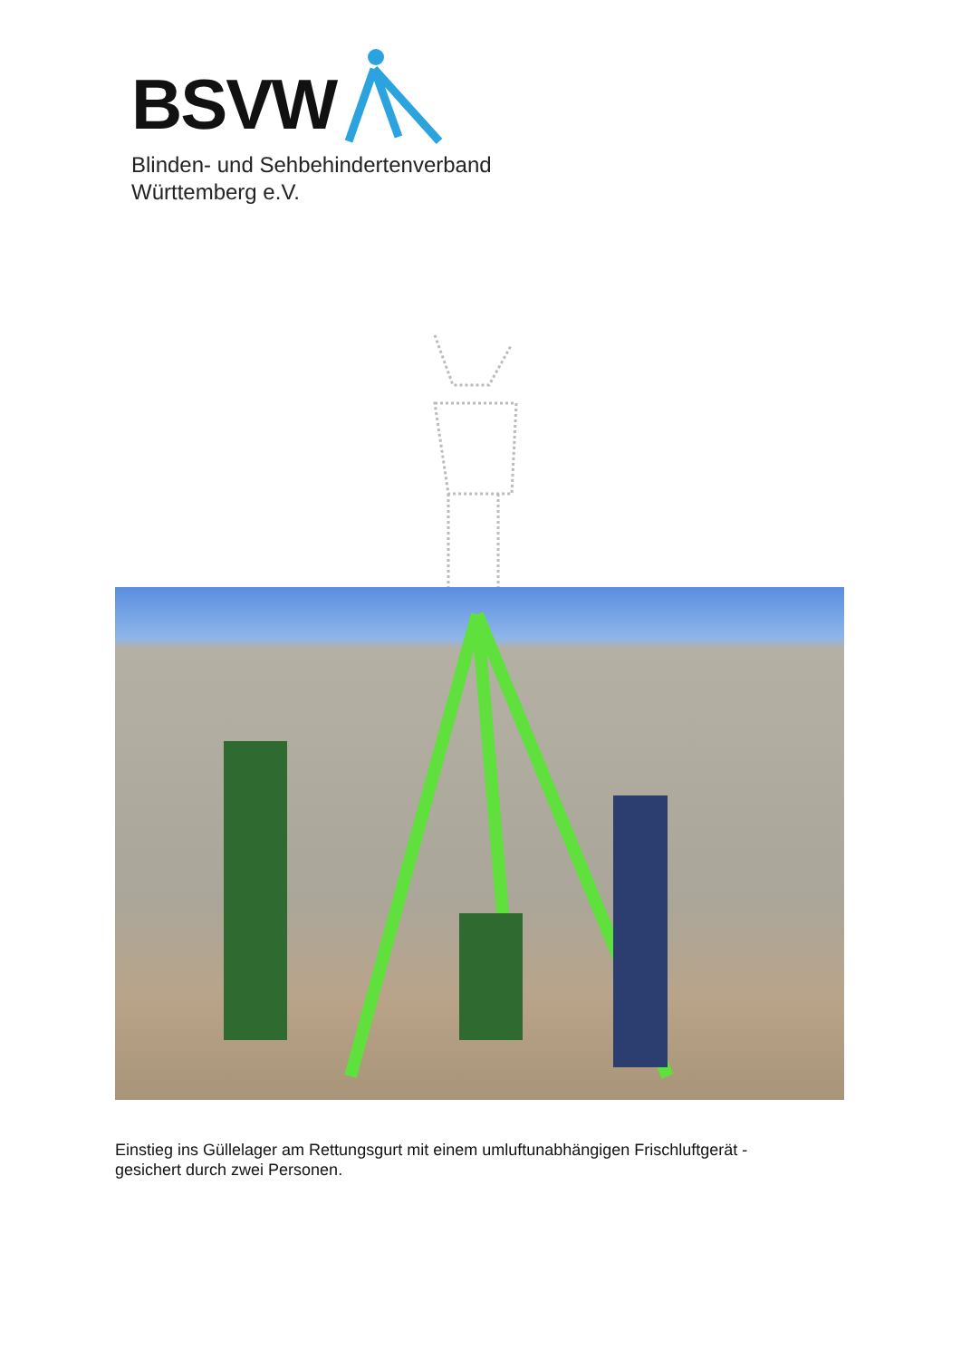BSVW
Blinden- und Sehbehindertenverband
Württemberg e.V.
Einstieg ins Güllelager am Rettungsgurt mit einem umluftunabhängigen Frischluftgerät -
gesichert durch zwei Personen.